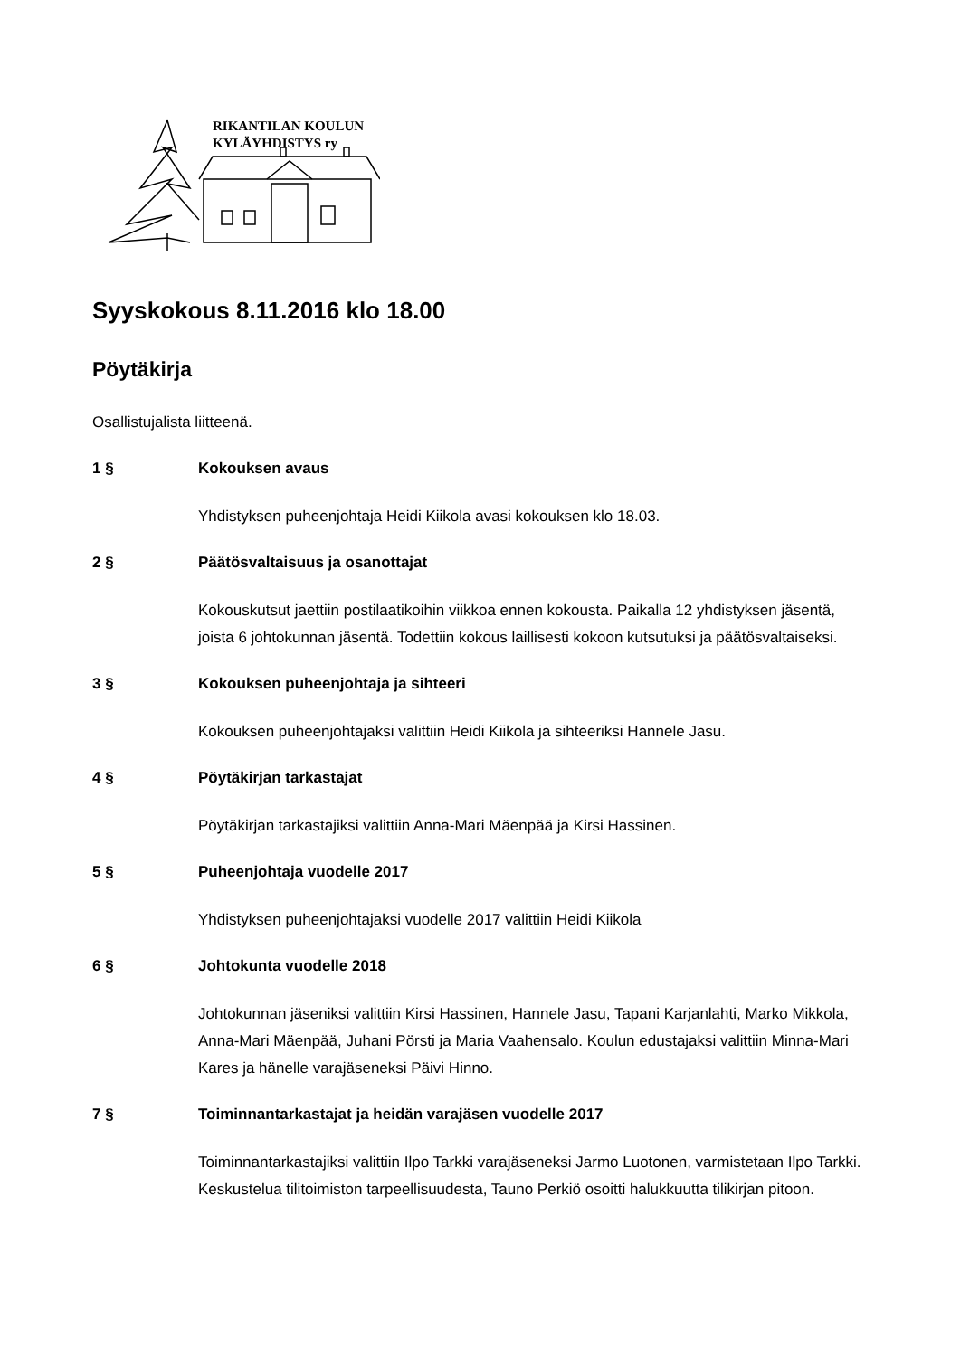RIKANTILAN KOULUN
KYLÄYHDISTYS ry
Syyskokous 8.11.2016 klo 18.00
Pöytäkirja
Osallistujalista liitteenä.
1 § Kokouksen avaus
Yhdistyksen puheenjohtaja Heidi Kiikola avasi kokouksen klo 18.03.
2 § Päätösvaltaisuus ja osanottajat
Kokouskutsut jaettiin postilaatikoihin viikkoa ennen kokousta. Paikalla 12 yhdistyksen jäsentä, joista 6 johtokunnan jäsentä. Todettiin kokous laillisesti kokoon kutsutuksi ja päätösvaltaiseksi.
3 § Kokouksen puheenjohtaja ja sihteeri
Kokouksen puheenjohtajaksi valittiin Heidi Kiikola ja sihteeriksi Hannele Jasu.
4 § Pöytäkirjan tarkastajat
Pöytäkirjan tarkastajiksi valittiin Anna-Mari Mäenpää ja Kirsi Hassinen.
5 § Puheenjohtaja vuodelle 2017
Yhdistyksen puheenjohtajaksi vuodelle 2017 valittiin Heidi Kiikola
6 § Johtokunta vuodelle 2018
Johtokunnan jäseniksi valittiin Kirsi Hassinen, Hannele Jasu, Tapani Karjanlahti, Marko Mikkola, Anna-Mari Mäenpää, Juhani Pörsti ja Maria Vaahensalo. Koulun edustajaksi valittiin Minna-Mari Kares ja hänelle varajäseneksi Päivi Hinno.
7 § Toiminnantarkastajat ja heidän varajäsen vuodelle 2017
Toiminnantarkastajiksi valittiin Ilpo Tarkki varajäseneksi Jarmo Luotonen, varmistetaan Ilpo Tarkki. Keskustelua tilitoimiston tarpeellisuudesta, Tauno Perkiö osoitti halukkuutta tilikirjan pitoon.